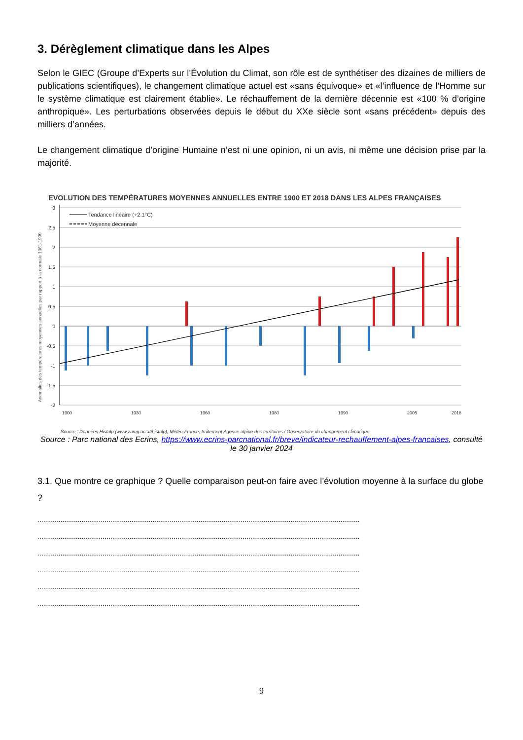3. Dérèglement climatique dans les Alpes
Selon le GIEC (Groupe d’Experts sur l’Évolution du Climat, son rôle est de synthétiser des dizaines de milliers de publications scientifiques), le changement climatique actuel est «sans équivoque» et «l’influence de l’Homme sur le système climatique est clairement établie». Le réchauffement de la dernière décennie est «100 % d’origine anthropique». Les perturbations observées depuis le début du XXe siècle sont «sans précédent» depuis des milliers d’années.
Le changement climatique d’origine Humaine n’est ni une opinion, ni un avis, ni même une décision prise par la majorité.
EVOLUTION DES TEMPÉRATURES MOYENNES ANNUELLES ENTRE 1900 ET 2018 DANS LES ALPES FRANÇAISES
Anomalies des températures moyennes annuelles par rapport à la normale 1961-1990
3
2,5
2
1,5
1
0,5
0
-0,5
-1
-1,5
-2
Tendance linéaire (+2.1°C)
Moyenne décennale
1900
1930
1960
1980
1990
2005
2018
Source : Données Histalp (www.zamg.ac.at/histalp), Météo-France, traitement Agence alpine des territoires / Observatoire du changement climatique
Source : Parc national des Ecrins, https://www.ecrins-parcnational.fr/breve/indicateur-rechauffement-alpes-francaises, consulté le 30 janvier 2024
3.1. Que montre ce graphique ? Quelle comparaison peut-on faire avec l’évolution moyenne à la surface du globe ?
........................................................................................................................................................................
........................................................................................................................................................................
........................................................................................................................................................................
........................................................................................................................................................................
........................................................................................................................................................................
........................................................................................................................................................................
9